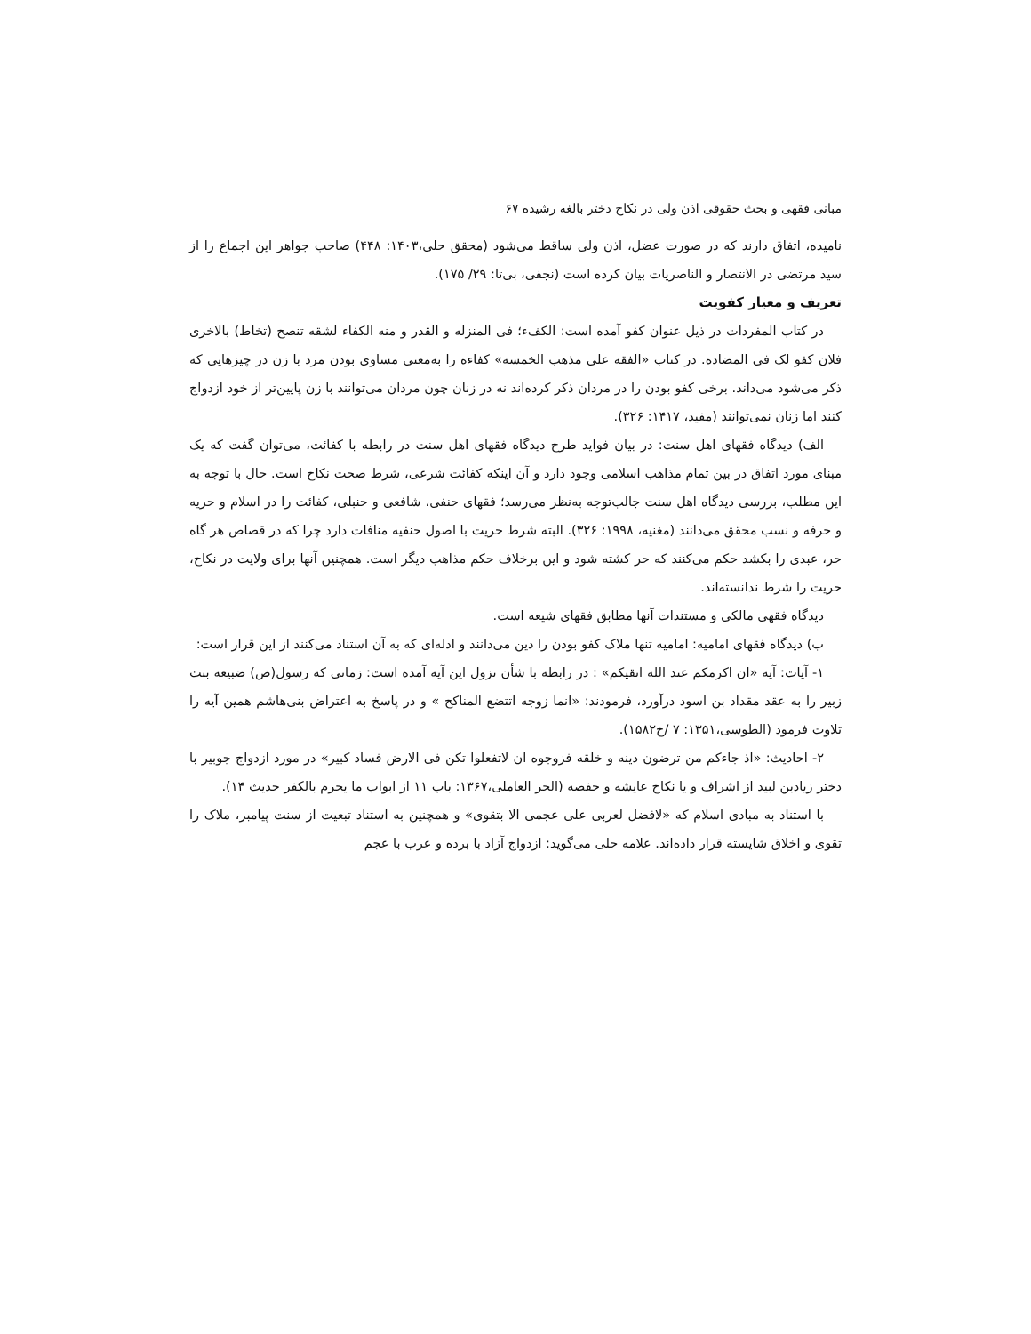مبانی فقهی و بحث حقوقی اذن ولی در نکاح دختر بالغه رشیده ۶۷
نامیده، اتفاق دارند که در صورت عضل، اذن ولی ساقط می‌شود (محقق حلی،۱۴۰۳: ۴۴۸) صاحب جواهر این اجماع را از سید مرتضی در الانتصار و الناصریات بیان کرده است (نجفی، بی‌تا: ۲۹/ ۱۷۵).
تعریف و معیار کفویت
در کتاب المفردات در ذیل عنوان کفو آمده است: الکفء؛ فی المنزله و القدر و منه الکفاء لشقه تنصح (تخاط) بالاخری فلان کفو لک فی المضاده. در کتاب «الفقه علی مذهب الخمسه» کفاءه را به‌معنی مساوی بودن مرد با زن در چیزهایی که ذکر می‌شود می‌داند. برخی کفو بودن را در مردان ذکر کرده‌اند نه در زنان چون مردان می‌توانند با زن پایین‌تر از خود ازدواج کنند اما زنان نمی‌توانند (مفید، ۱۴۱۷: ۳۲۶).
الف) دیدگاه فقهای اهل سنت: در بیان فواید طرح دیدگاه فقهای اهل سنت در رابطه با کفائت، می‌توان گفت که یک مبنای مورد اتفاق در بین تمام مذاهب اسلامی وجود دارد و آن اینکه کفائت شرعی، شرط صحت نکاح است. حال با توجه به این مطلب، بررسی دیدگاه اهل سنت جالب‌توجه به‌نظر می‌رسد؛ فقهای حنفی، شافعی و حنبلی، کفائت را در اسلام و حریه و حرفه و نسب محقق می‌دانند (مغنیه، ۱۹۹۸: ۳۲۶). البته شرط حریت با اصول حنفیه منافات دارد چرا که در قصاص هر گاه حر، عبدی را بکشد حکم می‌کنند که حر کشته شود و این برخلاف حکم مذاهب دیگر است. همچنین آنها برای ولایت در نکاح، حریت را شرط ندانسته‌اند.
دیدگاه فقهی مالکی و مستندات آنها مطابق فقهای شیعه است.
ب) دیدگاه فقهای امامیه: امامیه تنها ملاک کفو بودن را دین می‌دانند و ادله‌ای که به آن استناد می‌کنند از این قرار است:
۱- آیات: آیه «ان اکرمکم عند الله اتقیکم» : در رابطه با شأن نزول این آیه آمده است: زمانی که رسول(ص) ضبیعه بنت زبیر را به عقد مقداد بن اسود درآورد، فرمودند: «انما زوجه اتتضع المناکح » و در پاسخ به اعتراض بنی‌هاشم همین آیه را تلاوت فرمود (الطوسی،۱۳۵۱: ۷ /ح۱۵۸۲).
۲- احادیث: «اذ جاءکم من ترضون دینه و خلقه فزوجوه ان لاتفعلوا تکن فی الارض فساد کبیر» در مورد ازدواج جوبیر با دختر زیادبن لبید از اشراف و یا نکاح عایشه و حفصه (الحر العاملی،۱۳۶۷: باب ۱۱ از ابواب ما یحرم بالکفر حدیث ۱۴).
با استناد به مبادی اسلام که «لافضل لعربی علی عجمی الا بتقوی» و همچنین به استناد تبعیت از سنت پیامبر، ملاک را تقوی و اخلاق شایسته قرار داده‌اند. علامه حلی می‌گوید: ازدواج آزاد با برده و عرب با عجم